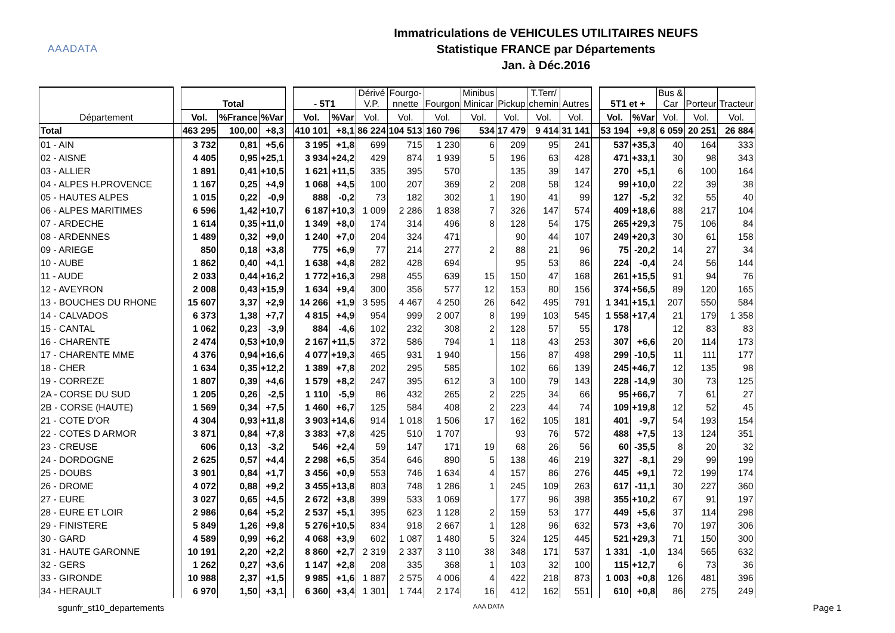AAADATA
Immatriculations de VEHICULES UTILITAIRES NEUFS
Statistique FRANCE par Départements
Jan. à Déc.2016
| Département | | Total | | | | - 5T1 | | Dérivé V.P. | Fourgo- nnette | Fourgon | Minibus Minicar | Pickup | T.Terr/ chemin | Autres | | 5T1 et + | | Bus & Car | Porteur | Tracteur |
| | | Vol. | %France | %Var | | Vol. | %Var | Vol. | Vol. | Vol. | Vol. | Vol. | Vol. | Vol. | | Vol. | %Var | Vol. | Vol. | Vol. |
| Total | | 463 295 | 100,00 | +8,3 | | 410 101 | +8,1 | 86 224 | 104 513 | 160 796 | 534 | 17 479 | 9 414 | 31 141 | | 53 194 | +9,8 | 6 059 | 20 251 | 26 884 |
| 01 - AIN | | 3 732 | 0,81 | +5,6 | | 3 195 | +1,8 | 699 | 715 | 1 230 | 6 | 209 | 95 | 241 | | 537 | +35,3 | 40 | 164 | 333 |
| 02 - AISNE | | 4 405 | 0,95 | +25,1 | | 3 934 | +24,2 | 429 | 874 | 1 939 | 5 | 196 | 63 | 428 | | 471 | +33,1 | 30 | 98 | 343 |
| 03 - ALLIER | | 1 891 | 0,41 | +10,5 | | 1 621 | +11,5 | 335 | 395 | 570 | | 135 | 39 | 147 | | 270 | +5,1 | 6 | 100 | 164 |
| 04 - ALPES H.PROVENCE | | 1 167 | 0,25 | +4,9 | | 1 068 | +4,5 | 100 | 207 | 369 | 2 | 208 | 58 | 124 | | 99 | +10,0 | 22 | 39 | 38 |
| 05 - HAUTES ALPES | | 1 015 | 0,22 | -0,9 | | 888 | -0,2 | 73 | 182 | 302 | 1 | 190 | 41 | 99 | | 127 | -5,2 | 32 | 55 | 40 |
| 06 - ALPES MARITIMES | | 6 596 | 1,42 | +10,7 | | 6 187 | +10,3 | 1 009 | 2 286 | 1 838 | 7 | 326 | 147 | 574 | | 409 | +18,6 | 88 | 217 | 104 |
| 07 - ARDECHE | | 1 614 | 0,35 | +11,0 | | 1 349 | +8,0 | 174 | 314 | 496 | 8 | 128 | 54 | 175 | | 265 | +29,3 | 75 | 106 | 84 |
| 08 - ARDENNES | | 1 489 | 0,32 | +9,0 | | 1 240 | +7,0 | 204 | 324 | 471 | | 90 | 44 | 107 | | 249 | +20,3 | 30 | 61 | 158 |
| 09 - ARIEGE | | 850 | 0,18 | +3,8 | | 775 | +6,9 | 77 | 214 | 277 | 2 | 88 | 21 | 96 | | 75 | -20,2 | 14 | 27 | 34 |
| 10 - AUBE | | 1 862 | 0,40 | +4,1 | | 1 638 | +4,8 | 282 | 428 | 694 | | 95 | 53 | 86 | | 224 | -0,4 | 24 | 56 | 144 |
| 11 - AUDE | | 2 033 | 0,44 | +16,2 | | 1 772 | +16,3 | 298 | 455 | 639 | 15 | 150 | 47 | 168 | | 261 | +15,5 | 91 | 94 | 76 |
| 12 - AVEYRON | | 2 008 | 0,43 | +15,9 | | 1 634 | +9,4 | 300 | 356 | 577 | 12 | 153 | 80 | 156 | | 374 | +56,5 | 89 | 120 | 165 |
| 13 - BOUCHES DU RHONE | | 15 607 | 3,37 | +2,9 | | 14 266 | +1,9 | 3 595 | 4 467 | 4 250 | 26 | 642 | 495 | 791 | | 1 341 | +15,1 | 207 | 550 | 584 |
| 14 - CALVADOS | | 6 373 | 1,38 | +7,7 | | 4 815 | +4,9 | 954 | 999 | 2 007 | 8 | 199 | 103 | 545 | | 1 558 | +17,4 | 21 | 179 | 1 358 |
| 15 - CANTAL | | 1 062 | 0,23 | -3,9 | | 884 | -4,6 | 102 | 232 | 308 | 2 | 128 | 57 | 55 | | 178 | | 12 | 83 | 83 |
| 16 - CHARENTE | | 2 474 | 0,53 | +10,9 | | 2 167 | +11,5 | 372 | 586 | 794 | 1 | 118 | 43 | 253 | | 307 | +6,6 | 20 | 114 | 173 |
| 17 - CHARENTE MME | | 4 376 | 0,94 | +16,6 | | 4 077 | +19,3 | 465 | 931 | 1 940 | | 156 | 87 | 498 | | 299 | -10,5 | 11 | 111 | 177 |
| 18 - CHER | | 1 634 | 0,35 | +12,2 | | 1 389 | +7,8 | 202 | 295 | 585 | | 102 | 66 | 139 | | 245 | +46,7 | 12 | 135 | 98 |
| 19 - CORREZE | | 1 807 | 0,39 | +4,6 | | 1 579 | +8,2 | 247 | 395 | 612 | 3 | 100 | 79 | 143 | | 228 | -14,9 | 30 | 73 | 125 |
| 2A - CORSE DU SUD | | 1 205 | 0,26 | -2,5 | | 1 110 | -5,9 | 86 | 432 | 265 | 2 | 225 | 34 | 66 | | 95 | +66,7 | 7 | 61 | 27 |
| 2B - CORSE (HAUTE) | | 1 569 | 0,34 | +7,5 | | 1 460 | +6,7 | 125 | 584 | 408 | 2 | 223 | 44 | 74 | | 109 | +19,8 | 12 | 52 | 45 |
| 21 - COTE D'OR | | 4 304 | 0,93 | +11,8 | | 3 903 | +14,6 | 914 | 1 018 | 1 506 | 17 | 162 | 105 | 181 | | 401 | -9,7 | 54 | 193 | 154 |
| 22 - COTES D ARMOR | | 3 871 | 0,84 | +7,8 | | 3 383 | +7,8 | 425 | 510 | 1 707 | | 93 | 76 | 572 | | 488 | +7,5 | 13 | 124 | 351 |
| 23 - CREUSE | | 606 | 0,13 | -3,2 | | 546 | +2,4 | 59 | 147 | 171 | 19 | 68 | 26 | 56 | | 60 | -35,5 | 8 | 20 | 32 |
| 24 - DORDOGNE | | 2 625 | 0,57 | +4,4 | | 2 298 | +6,5 | 354 | 646 | 890 | 5 | 138 | 46 | 219 | | 327 | -8,1 | 29 | 99 | 199 |
| 25 - DOUBS | | 3 901 | 0,84 | +1,7 | | 3 456 | +0,9 | 553 | 746 | 1 634 | 4 | 157 | 86 | 276 | | 445 | +9,1 | 72 | 199 | 174 |
| 26 - DROME | | 4 072 | 0,88 | +9,2 | | 3 455 | +13,8 | 803 | 748 | 1 286 | 1 | 245 | 109 | 263 | | 617 | -11,1 | 30 | 227 | 360 |
| 27 - EURE | | 3 027 | 0,65 | +4,5 | | 2 672 | +3,8 | 399 | 533 | 1 069 | | 177 | 96 | 398 | | 355 | +10,2 | 67 | 91 | 197 |
| 28 - EURE ET LOIR | | 2 986 | 0,64 | +5,2 | | 2 537 | +5,1 | 395 | 623 | 1 128 | 2 | 159 | 53 | 177 | | 449 | +5,6 | 37 | 114 | 298 |
| 29 - FINISTERE | | 5 849 | 1,26 | +9,8 | | 5 276 | +10,5 | 834 | 918 | 2 667 | 1 | 128 | 96 | 632 | | 573 | +3,6 | 70 | 197 | 306 |
| 30 - GARD | | 4 589 | 0,99 | +6,2 | | 4 068 | +3,9 | 602 | 1 087 | 1 480 | 5 | 324 | 125 | 445 | | 521 | +29,3 | 71 | 150 | 300 |
| 31 - HAUTE GARONNE | | 10 191 | 2,20 | +2,2 | | 8 860 | +2,7 | 2 319 | 2 337 | 3 110 | 38 | 348 | 171 | 537 | | 1 331 | -1,0 | 134 | 565 | 632 |
| 32 - GERS | | 1 262 | 0,27 | +3,6 | | 1 147 | +2,8 | 208 | 335 | 368 | 1 | 103 | 32 | 100 | | 115 | +12,7 | 6 | 73 | 36 |
| 33 - GIRONDE | | 10 988 | 2,37 | +1,5 | | 9 985 | +1,6 | 1 887 | 2 575 | 4 006 | 4 | 422 | 218 | 873 | | 1 003 | +0,8 | 126 | 481 | 396 |
| 34 - HERAULT | | 6 970 | 1,50 | +3,1 | | 6 360 | +3,4 | 1 301 | 1 744 | 2 174 | 16 | 412 | 162 | 551 | | 610 | +0,8 | 86 | 275 | 249 |
sgunfr_st10_departements AAA DATA Page 1